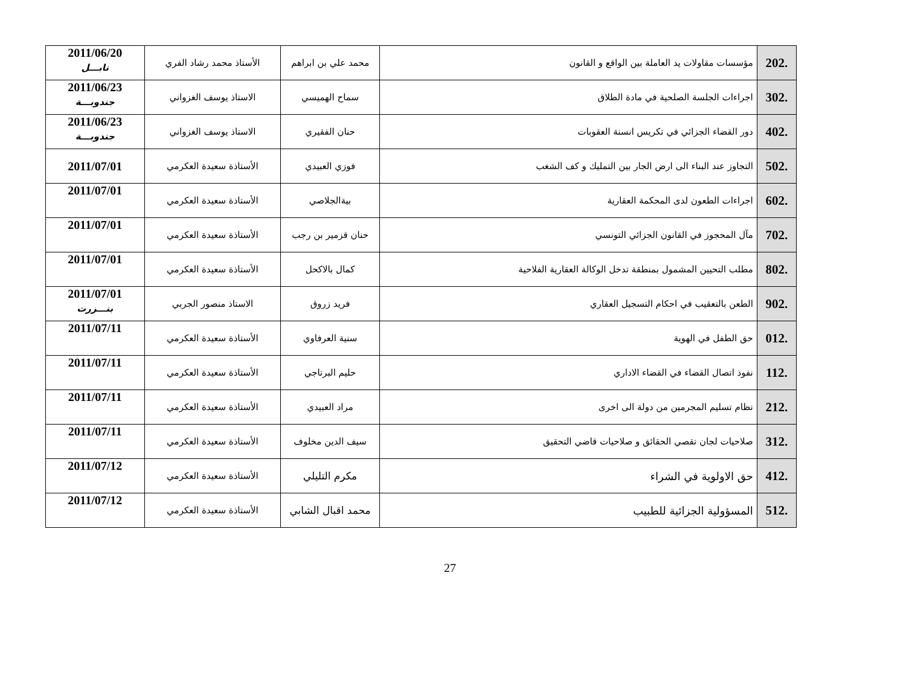| 202. | مؤسسات مقاولات يد العاملة بين الواقع و القانون | محمد علي بن ابراهم | الأستاذ محمد رشاد الفري | 2011/06/20 نابـــل |
| 302. | اجراءات الجلسة الصلحية في مادة الطلاق | سماح الهميسي | الاستاذ يوسف الغزواني | 2011/06/23 جندوبـــة |
| 402. | دور القضاء الجزائي في تكريس انسنة العقوبات | حنان الفقيري | الاستاذ يوسف الغزواني | 2011/06/23 جندوبـــة |
| 502. | التجاوز عند البناء الى ارض الجار بين التمليك و كف الشغب | فوزي العبيدي | الأستاذة سعيدة العكرمي | 2011/07/01 |
| 602. | اجراءات الطعون لدى المحكمة العقارية | بيةالجلاصي | الأستاذة سعيدة العكرمي | 2011/07/01 |
| 702. | مآل المحجوز في القانون الجزائي التونسي | حنان قزمير بن رجب | الأستاذة سعيدة العكرمي | 2011/07/01 |
| 802. | مطلب التحيين المشمول بمنطقة تدخل الوكالة العقارية الفلاحية | كمال بالاكحل | الأستاذة سعيدة العكرمي | 2011/07/01 |
| 902. | الطعن بالتعقيب في احكام التسجيل العقاري | فريد زروق | الاستاذ منصور الجربي | 2011/07/01 بنـــزرت |
| 012. | حق الطفل في الهوية | سنية العرفاوي | الأستاذة سعيدة العكرمي | 2011/07/11 |
| 112. | نفوذ اتصال القضاء في القضاء الاداري | حليم البرتاجي | الأستاذة سعيدة العكرمي | 2011/07/11 |
| 212. | نظام تسليم المجرمين من دولة الى اخرى | مراد العبيدي | الأستاذة سعيدة العكرمي | 2011/07/11 |
| 312. | صلاحيات لجان تقصي الحقائق و صلاحيات قاضي التحقيق | سيف الدين مخلوف | الأستاذة سعيدة العكرمي | 2011/07/11 |
| 412. | حق الاولوية في الشراء | مكرم التليلي | الأستاذة سعيدة العكرمي | 2011/07/12 |
| 512. | المسؤولية الجزائية للطبيب | محمد اقبال الشابي | الأستاذة سعيدة العكرمي | 2011/07/12 |
27